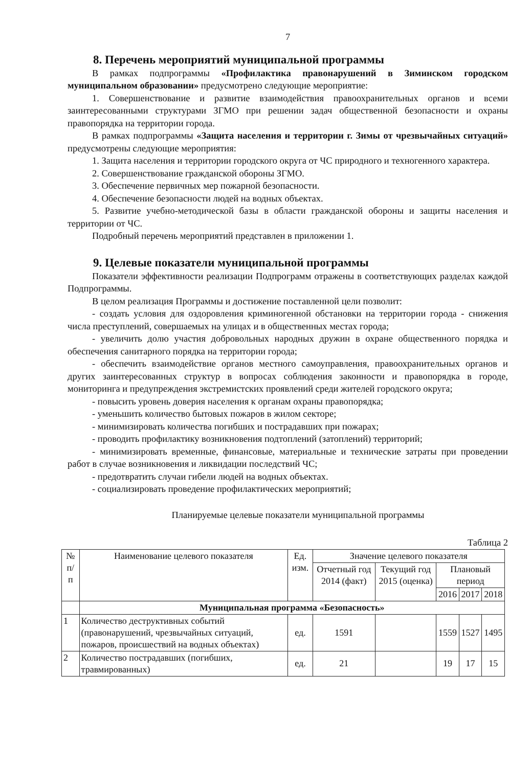7
8. Перечень мероприятий муниципальной программы
В рамках подпрограммы «Профилактика правонарушений в Зиминском городском муниципальном образовании» предусмотрено следующие мероприятие:
1. Совершенствование и развитие взаимодействия правоохранительных органов и всеми заинтересованными структурами ЗГМО при решении задач общественной безопасности и охраны правопорядка на территории города.
В рамках подпрограммы «Защита населения и территории г. Зимы от чрезвычайных ситуаций» предусмотрены следующие мероприятия:
1. Защита населения и территории городского округа от ЧС природного и техногенного характера.
2. Совершенствование гражданской обороны ЗГМО.
3. Обеспечение первичных мер пожарной безопасности.
4. Обеспечение безопасности людей на водных объектах.
5. Развитие учебно-методической базы в области гражданской обороны и защиты населения и территории от ЧС.
Подробный перечень мероприятий представлен в приложении 1.
9. Целевые показатели муниципальной программы
Показатели эффективности реализации Подпрограмм отражены в соответствующих разделах каждой Подпрограммы.
В целом реализация Программы и достижение поставленной цели позволит:
- создать условия для оздоровления криминогенной обстановки на территории города - снижения числа преступлений, совершаемых на улицах и в общественных местах города;
- увеличить долю участия добровольных народных дружин в охране общественного порядка и обеспечения санитарного порядка на территории города;
- обеспечить взаимодействие органов местного самоуправления, правоохранительных органов и других заинтересованных структур в вопросах соблюдения законности и правопорядка в городе, мониторинга и предупреждения экстремистских проявлений среди жителей городского округа;
- повысить уровень доверия населения к органам охраны правопорядка;
- уменьшить количество бытовых пожаров в жилом секторе;
- минимизировать количества погибших и пострадавших при пожарах;
- проводить профилактику возникновения подтоплений (затоплений) территорий;
- минимизировать временные, финансовые, материальные и технические затраты при проведении работ в случае возникновения и ликвидации последствий ЧС;
- предотвратить случаи гибели людей на водных объектах.
- социализировать проведение профилактических мероприятий;
Планируемые целевые показатели муниципальной программы
Таблица 2
| № п/ п | Наименование целевого показателя | Ед. изм. | Значение целевого показателя | | | | |
| --- | --- | --- | --- | --- | --- | --- | --- |
| | | | Отчетный год 2014 (факт) | Текущий год 2015 (оценка) | Плановый период | | |
| | | | | | 2016 | 2017 | 2018 |
| | Муниципальная программа «Безопасность» | | | | | | |
| 1 | Количество деструктивных событий (правонарушений, чрезвычайных ситуаций, пожаров, происшествий на водных объектах) | ед. | 1591 | | 1559 | 1527 | 1495 |
| 2 | Количество пострадавших (погибших, травмированных) | ед. | 21 | | 19 | 17 | 15 |